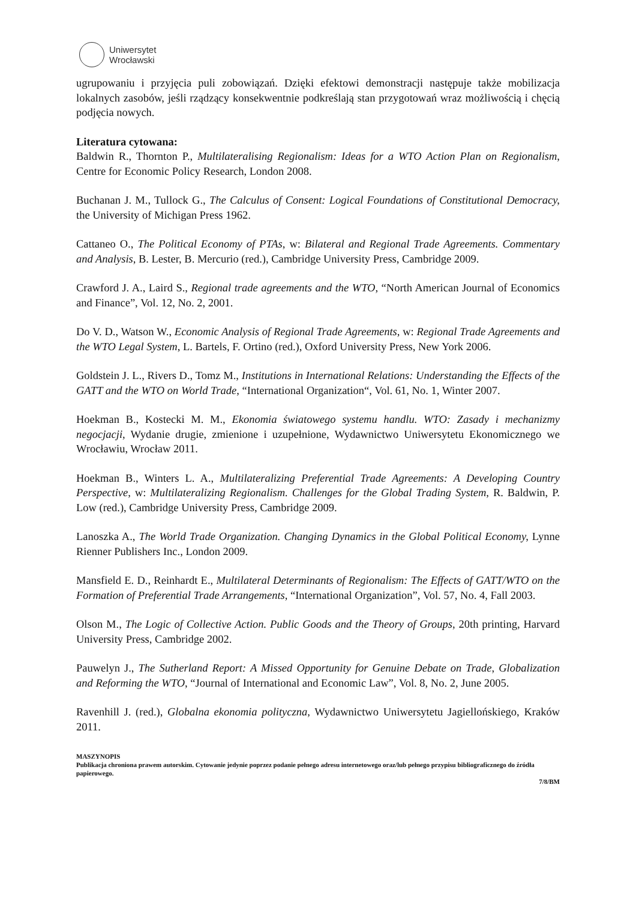Uniwersytet
Wrocławski
ugrupowaniu i przyjęcia puli zobowiązań. Dzięki efektowi demonstracji następuje także mobilizacja lokalnych zasobów, jeśli rządzący konsekwentnie podkreślają stan przygotowań wraz możliwością i chęcią podjęcia nowych.
Literatura cytowana:
Baldwin R., Thornton P., Multilateralising Regionalism: Ideas for a WTO Action Plan on Regionalism, Centre for Economic Policy Research, London 2008.
Buchanan J. M., Tullock G., The Calculus of Consent: Logical Foundations of Constitutional Democracy, the University of Michigan Press 1962.
Cattaneo O., The Political Economy of PTAs, w: Bilateral and Regional Trade Agreements. Commentary and Analysis, B. Lester, B. Mercurio (red.), Cambridge University Press, Cambridge 2009.
Crawford J. A., Laird S., Regional trade agreements and the WTO, “North American Journal of Economics and Finance”, Vol. 12, No. 2, 2001.
Do V. D., Watson W., Economic Analysis of Regional Trade Agreements, w: Regional Trade Agreements and the WTO Legal System, L. Bartels, F. Ortino (red.), Oxford University Press, New York 2006.
Goldstein J. L., Rivers D., Tomz M., Institutions in International Relations: Understanding the Effects of the GATT and the WTO on World Trade, “International Organization“, Vol. 61, No. 1, Winter 2007.
Hoekman B., Kostecki M. M., Ekonomia światowego systemu handlu. WTO: Zasady i mechanizmy negocjacji, Wydanie drugie, zmienione i uzupełnione, Wydawnictwo Uniwersytetu Ekonomicznego we Wrocławiu, Wrocław 2011.
Hoekman B., Winters L. A., Multilateralizing Preferential Trade Agreements: A Developing Country Perspective, w: Multilateralizing Regionalism. Challenges for the Global Trading System, R. Baldwin, P. Low (red.), Cambridge University Press, Cambridge 2009.
Lanoszka A., The World Trade Organization. Changing Dynamics in the Global Political Economy, Lynne Rienner Publishers Inc., London 2009.
Mansfield E. D., Reinhardt E., Multilateral Determinants of Regionalism: The Effects of GATT/WTO on the Formation of Preferential Trade Arrangements, “International Organization”, Vol. 57, No. 4, Fall 2003.
Olson M., The Logic of Collective Action. Public Goods and the Theory of Groups, 20th printing, Harvard University Press, Cambridge 2002.
Pauwelyn J., The Sutherland Report: A Missed Opportunity for Genuine Debate on Trade, Globalization and Reforming the WTO, “Journal of International and Economic Law”, Vol. 8, No. 2, June 2005.
Ravenhill J. (red.), Globalna ekonomia polityczna, Wydawnictwo Uniwersytetu Jagiellońskiego, Kraków 2011.
MASZYNOPIS
Publikacja chroniona prawem autorskim. Cytowanie jedynie poprzez podanie pełnego adresu internetowego oraz/lub pełnego przypisu bibliograficznego do źródła papierowego.
7/8/BM